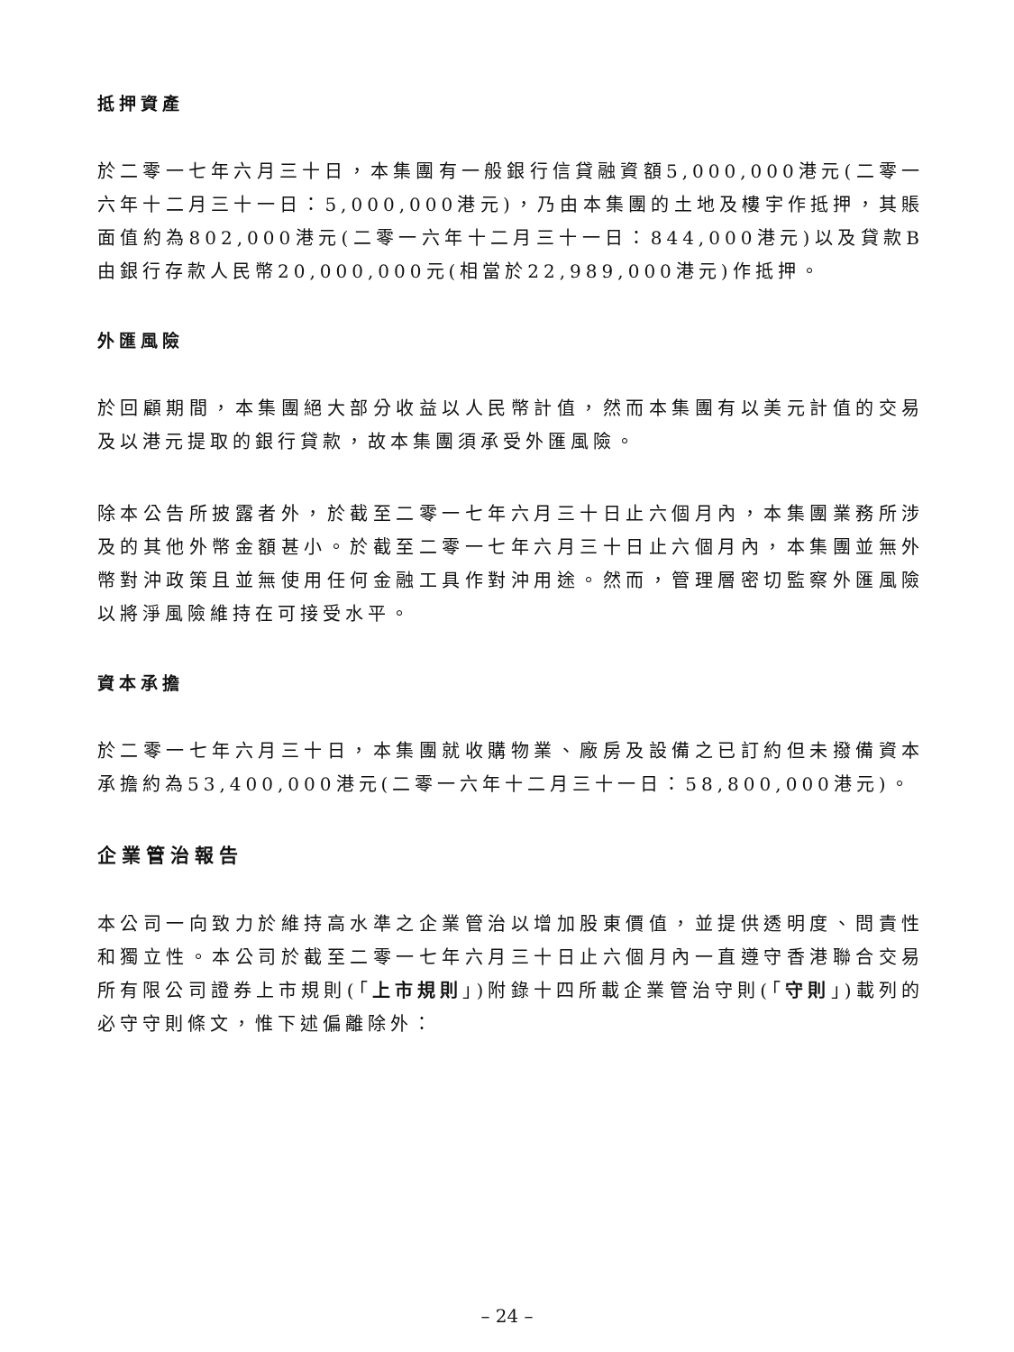抵押資產
於二零一七年六月三十日，本集團有一般銀行信貸融資額5,000,000港元(二零一六年十二月三十一日：5,000,000港元)，乃由本集團的土地及樓宇作抵押，其賬面值約為802,000港元(二零一六年十二月三十一日：844,000港元)以及貸款B由銀行存款人民幣20,000,000元(相當於22,989,000港元)作抵押。
外匯風險
於回顧期間，本集團絕大部分收益以人民幣計值，然而本集團有以美元計值的交易及以港元提取的銀行貸款，故本集團須承受外匯風險。
除本公告所披露者外，於截至二零一七年六月三十日止六個月內，本集團業務所涉及的其他外幣金額甚小。於截至二零一七年六月三十日止六個月內，本集團並無外幣對沖政策且並無使用任何金融工具作對沖用途。然而，管理層密切監察外匯風險以將淨風險維持在可接受水平。
資本承擔
於二零一七年六月三十日，本集團就收購物業、廠房及設備之已訂約但未撥備資本承擔約為53,400,000港元(二零一六年十二月三十一日：58,800,000港元)。
企業管治報告
本公司一向致力於維持高水準之企業管治以增加股東價值，並提供透明度、問責性和獨立性。本公司於截至二零一七年六月三十日止六個月內一直遵守香港聯合交易所有限公司證券上市規則(「上市規則」)附錄十四所載企業管治守則(「守則」)載列的必守守則條文，惟下述偏離除外：
– 24 –